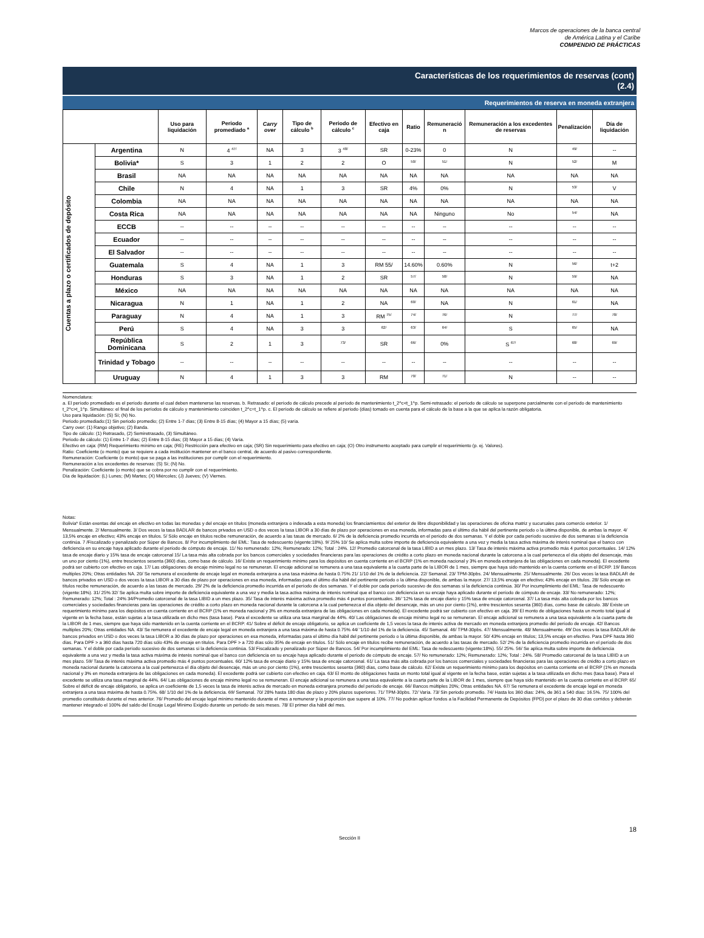Marcos de operaciones de la banca central
de América Latina y el Caribe
COMPENDIO DE PRÁCTICAS
Características de los requerimientos de reservas (cont)
(2.4)
Requerimientos de reserva en moneda extranjera
| | | Uso para liquidación | Periodo promediado <sup>a</sup> | Carry over | Tipo de cálculo <sup>b</sup> | Periodo de cálculo <sup>c</sup> | Efectivo en caja | Ratio | Remuneració n | Remuneración a los excedentes de reservas | Penalización | Día de liquidación |
| --- | --- | --- | --- | --- | --- | --- | --- | --- | --- | --- | --- | --- |
| Cuentas a plazo o certificados de depósito | Argentina | N | 4 <sup>47/</sup> | NA | 3 | 3 <sup>48/</sup> | SR | 0-23% | 0 | N | <sup>49/</sup> | -- |
| | Bolivia* | S | 3 | 1 | 2 | 2 | O | <sup>50/</sup> | <sup>51/</sup> | N | <sup>52/</sup> | M |
| | Brasil | NA | NA | NA | NA | NA | NA | NA | NA | NA | NA | NA |
| | Chile | N | 4 | NA | 1 | 3 | SR | 4% | 0% | N | <sup>53/</sup> | V |
| | Colombia | NA | NA | NA | NA | NA | NA | NA | NA | NA | NA | NA |
| | Costa Rica | NA | NA | NA | NA | NA | NA | NA | Ninguno | No | <sup>54/</sup> | NA |
| | ECCB | -- | -- | -- | -- | -- | -- | -- | -- | -- | -- | -- |
| | Ecuador | -- | -- | -- | -- | -- | -- | -- | -- | -- | -- | -- |
| | El Salvador | -- | -- | -- | -- | -- | -- | -- | -- | -- | -- | -- |
| | Guatemala | S | 4 | NA | 1 | 3 | RM 55/ | 14.60% | 0.60% | N | <sup>56/</sup> | t+2 |
| | Honduras | S | 3 | NA | 1 | 2 | SR | <sup>57/</sup> | <sup>58/</sup> | N | <sup>59/</sup> | NA |
| | México | NA | NA | NA | NA | NA | NA | NA | NA | NA | NA | NA |
| | Nicaragua | N | 1 | NA | 1 | 2 | NA | <sup>60/</sup> | NA | N | <sup>61/</sup> | NA |
| | Paraguay | N | 4 | NA | 1 | 3 | RM <sup>75/</sup> | <sup>74/</sup> | <sup>76/</sup> | N | <sup>77/</sup> | <sup>78/</sup> |
| | Perú | S | 4 | NA | 3 | 3 | <sup>62/</sup> | <sup>63/</sup> | <sup>64/</sup> | S | <sup>65/</sup> | NA |
| | República Dominicana | S | 2 | 1 | 3 | <sup>73/</sup> | SR | <sup>66/</sup> | 0% | S <sup>67/</sup> | <sup>68/</sup> | <sup>69/</sup> |
| | Trinidad y Tobago | -- | -- | -- | -- | -- | -- | -- | -- | -- | -- | -- |
| | Uruguay | N | 4 | 1 | 3 | 3 | RM | <sup>70/</sup> | <sup>71/</sup> | N | -- | -- |
Nomenclatura:
a. El período promediado es el período durante el cual deben mantenerse las reservas. b. Retrasado: el período de cálculo precede al período de mantenimiento t_2^c<t_1^p. Semi-retrasado: el período de cálculo se superpone parcialmente con el período de mantenimiento t_2^c>t_1^p. Simultáneo: el final de los períodos de cálculo y mantenimiento coinciden t_2^c=t_1^p. c. El período de cálculo se refiere al período (días) tomado en cuenta para el cálculo de la base a la que se aplica la razón obligatoria.
Uso para liquidación: (S) Sí; (N) No.
Periodo promediado:(1) Sin periodo promedio; (2) Entre 1-7 días; (3) Entre 8-15 días; (4) Mayor a 15 días; (5) varía.
Carry over: (1) Rango objetivo; (2) Banda.
Tipo de cálculo: (1) Retrasado, (2) Semiretrasado, (3) Simultáneo.
Periodo de cálculo: (1) Entre 1-7 días; (2) Entre 8-15 días; (3) Mayor a 15 días; (4) Varía.
Efectivo en caja: (RM) Requerimiento mínimo en caja; (RE) Restricción para efectivo en caja; (SR) Sin requerimiento para efectivo en caja; (O) Otro instrumento aceptado para cumplir el requerimiento (p. ej. Valores).
Ratio: Coeficiente (o monto) que se requiere a cada institución mantener en el banco central, de acuerdo al pasivo correspondiente.
Remuneración: Coeficiente (o monto) que se paga a las instituciones por cumplir con el requerimiento.
Remuneración a los excedentes de reservas: (S) Sí; (N) No.
Penalización: Coeficiente (o monto) que se cobra por no cumplir con el requerimiento.
Día de liquidación: (L) Lunes; (M) Martes; (X) Miércoles; (J) Jueves; (V) Viernes.
Notas:
Bolivia* Están exentas del encaje en efectivo en todas las monedas y del encaje en títulos (moneda extranjera o indexada a esta moneda) los financiamientos del exterior de libre disponibilidad y las operaciones de oficina matriz y sucursales para comercio exterior. 1/ Mensualmente. 2/ Mensualmente. 3/ Dos veces la tasa BADLAR de bancos privados en USD o dos veces la tasa LIBOR a 30 días de plazo por operaciones en esa moneda, informadas para el último día hábil del pertinente período o la última disponible, de ambas la mayor. 4/ 13,5% encaje en efectivo; 43% encaje en títulos. 5/ Sólo encaje en títulos recibe remuneración, de acuerdo a las tasas de mercado. 6/ 2% de la deficiencia promedio incurrida en el período de dos semanas. Y el doble por cada período sucesivo de dos semanas si la deficiencia continúa. 7 /Fiscalizado y penalizado por Súper de Bancos. 8/ Por incumplimiento del EML: Tasa de redescuento (vigente:18%). 9/ 25% 10/ Se aplica multa sobre importe de deficiencia equivalente a una vez y media la tasa activa máxima de interés nominal que el banco con deficiencia en su encaje haya aplicado durante el período de cómputo de encaje. 11/ No remunerado: 12%; Remunerado: 12%; Total : 24%. 12/ Promedio catorcenal de la tasa LIBID a un mes plazo. 13/ Tasa de interés máxima activa promedio más 4 puntos porcentuales. 14/ 12% tasa de encaje diario y 15% tasa de encaje catorcenal 15/ La tasa más alta cobrada por los bancos comerciales y sociedades financieras para las operaciones de crédito a corto plazo en moneda nacional durante la catorcena a la cual pertenezca el día objeto del desencaje, más un uno por ciento (1%), entre trescientos sesenta (360) días, como base de cálculo. 16/ Existe un requerimiento mínimo para los depósitos en cuenta corriente en el BCRP (1% en moneda nacional y 3% en moneda extranjera de las obligaciones en cada moneda). El excedente podrá ser cubierto con efectivo en caja. 17/ Las obligaciones de encaje mínimo legal no se remuneran. El encaje adicional se remunera a una tasa equivalente a la cuarta parte de la LIBOR de 1 mes, siempre que haya sido mantenido en la cuenta corriente en el BCRP. 19/ Bancos multiples 20%; Otras entidades NA. 20/ Se remunera el excedente de encaje legal en moneda extranjera a una tasa máxima de hasta 0.75% 21/ 1/10 del 1% de la deficiencia. 22/ Semanal. 23/ TPM-30pbs. 24/ Mensualmente. 25/ Mensualmente. 26/ Dos veces la tasa BADLAR de bancos privados en USD o dos veces la tasa LIBOR a 30 días de plazo por operaciones en esa moneda, informadas para el último día hábil del pertinente período o la última disponible, de ambas la mayor. 27/ 13,5% encaje en efectivo; 43% encaje en títulos. 28/ Sólo encaje en títulos recibe remuneración, de acuerdo a las tasas de mercado. 29/ 2% de la deficiencia promedio incurrida en el período de dos semanas. Y el doble por cada período sucesivo de dos semanas si la deficiencia continúa. 30/ Por incumplimiento del EML: Tasa de redescuento (vigente:18%). 31/ 25% 32/ Se aplica multa sobre importe de deficiencia equivalente a una vez y media la tasa activa máxima de interés nominal que el banco con deficiencia en su encaje haya aplicado durante el período de cómputo de encaje. 33/ No remunerado: 12%; Remunerado: 12%; Total : 24% 34/Promedio catorcenal de la tasa LIBID a un mes plazo. 35/ Tasa de interés máxima activa promedio más 4 puntos porcentuales. 36/ '12% tasa de encaje diario y 15% tasa de encaje catorcenal. 37/ La tasa más alta cobrada por los bancos comerciales y sociedades financieras para las operaciones de crédito a corto plazo en moneda nacional durante la catorcena a la cual pertenezca el día objeto del desencaje, más un uno por ciento (1%), entre trescientos sesenta (360) días, como base de cálculo. 38/ Existe un requerimiento mínimo para los depósitos en cuenta corriente en el BCRP (1% en moneda nacional y 3% en moneda extranjera de las obligaciones en cada moneda). El excedente podrá ser cubierto con efectivo en caja. 39/ El monto de obligaciones hasta un monto total igual al vigente en la fecha base, están sujetas a la tasa utilizada en dicho mes (tasa base). Para el excedente se utiliza una tasa marginal de 44%. 40/ Las obligaciones de encaje mínimo legal no se remuneran. El encaje adicional se remunera a una tasa equivalente a la cuarta parte de la LIBOR de 1 mes, siempre que haya sido mantenido en la cuenta corriente en el BCRP. 41/ Sobre el déficit de encaje obligatorio, se aplica un coeficiente de 1,5 veces la tasa de interés activa de mercado en moneda extranjera promedio del período de encaje. 42/ Bancos multiples 20%; Otras entidades NA. 43/ Se remunera el excedente de encaje legal en moneda extranjera a una tasa máxima de hasta 0.75% 44/ '1/10 del 1% de la deficiencia. 45/ Semanal. 46/ TPM-30pbs. 47/ Mensualmente. 48/ Mensualmente. 49/ Dos veces la tasa BADLAR de bancos privados en USD o dos veces la tasa LIBOR a 30 días de plazo por operaciones en esa moneda, informadas para el último día hábil del pertinente período o la última disponible, de ambas la mayor. 50/ 43% encaje en títulos; 13,5% encaje en efectivo. Para DPF hasta 360 días. Para DPF > a 360 días hasta 720 días sólo 43% de encaje en títulos. Para DPF > a 720 días sólo 35% de encaje en títulos. 51/ Sólo encaje en títulos recibe remuneración, de acuerdo a las tasas de mercado. 52/ 2% de la deficiencia promedio incurrida en el período de dos semanas. Y el doble por cada período sucesivo de dos semanas si la deficiencia continúa. 53/ Fiscalizado y penalizado por Súper de Bancos. 54/ Por incumplimiento del EML: Tasa de redescuento (vigente:18%). 55/ 25%. 56/ Se aplica multa sobre importe de deficiencia equivalente a una vez y media la tasa activa máxima de interés nominal que el banco con deficiencia en su encaje haya aplicado durante el período de cómputo de encaje. 57/ No remunerado: 12%; Remunerado: 12%; Total : 24%. 58/ Promedio catorcenal de la tasa LIBID a un mes plazo. 59/ Tasa de interés máxima activa promedio más 4 puntos porcentuales. 60/ 12% tasa de encaje diario y 15% tasa de encaje catorcenal. 61/ La tasa más alta cobrada por los bancos comerciales y sociedades financieras para las operaciones de crédito a corto plazo en moneda nacional durante la catorcena a la cual pertenezca el día objeto del desencaje, más un uno por ciento (1%), entre trescientos sesenta (360) días, como base de cálculo. 62/ Existe un requerimiento mínimo para los depósitos en cuenta corriente en el BCRP (1% en moneda nacional y 3% en moneda extranjera de las obligaciones en cada moneda). El excedente podrá ser cubierto con efectivo en caja. 63/ El monto de obligaciones hasta un monto total igual al vigente en la fecha base, están sujetas a la tasa utilizada en dicho mes (tasa base). Para el excedente se utiliza una tasa marginal de 44%. 64/ Las obligaciones de encaje mínimo legal no se remuneran. El encaje adicional se remunera a una tasa equivalente a la cuarta parte de la LIBOR de 1 mes, siempre que haya sido mantenido en la cuenta corriente en el BCRP. 65/ Sobre el déficit de encaje obligatorio, se aplica un coeficiente de 1,5 veces la tasa de interés activa de mercado en moneda extranjera promedio del período de encaje. 66/ Bancos múltiples 20%; Otras entidades NA. 67/ Se remunera el excedente de encaje legal en moneda extranjera a una tasa máxima de hasta 0.75%. 68/ 1/10 del 1% de la deficiencia. 69/ Semanal. 70/ 28% hasta 180 días de plazo y 20% plazos superiores. 71/ TPM-30pbs. 72/ Varía. 73/ Sin periodo promedio. 74/ Hasta los 360 días: 24%, de 361 a 540 días: 16.5%. 75/ 100% del promedio constituido durante el mes anterior. 76/ Promedio del encaje legal mínimo mantenido durante el mes a remunerar y la proporción que supere al 10%. 77/ No podrán aplicar fondos a la Facilidad Permanente de Depósitos (FPD) por el plazo de 30 días corridos y deberán mantener integrado el 100% del saldo del Encaje Legal Mínimo Exigido durante un periodo de seis meses. 78/ El primer día hábil del mes.
18
Sección II